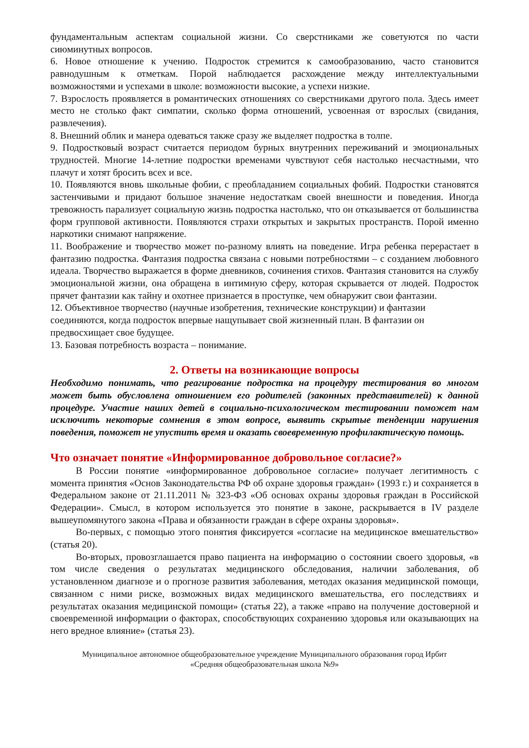фундаментальным аспектам социальной жизни. Со сверстниками же советуются по части сиюминутных вопросов.
6. Новое отношение к учению. Подросток стремится к самообразованию, часто становится равнодушным к отметкам. Порой наблюдается расхождение между интеллектуальными возможностями и успехами в школе: возможности высокие, а успехи низкие.
7. Взрослость проявляется в романтических отношениях со сверстниками другого пола. Здесь имеет место не столько факт симпатии, сколько форма отношений, усвоенная от взрослых (свидания, развлечения).
8. Внешний облик и манера одеваться также сразу же выделяет подростка в толпе.
9. Подростковый возраст считается периодом бурных внутренних переживаний и эмоциональных трудностей. Многие 14-летние подростки временами чувствуют себя настолько несчастными, что плачут и хотят бросить всех и все.
10. Появляются вновь школьные фобии, с преобладанием социальных фобий. Подростки становятся застенчивыми и придают большое значение недостаткам своей внешности и поведения. Иногда тревожность парализует социальную жизнь подростка настолько, что он отказывается от большинства форм групповой активности. Появляются страхи открытых и закрытых пространств. Порой именно наркотики снимают напряжение.
11. Воображение и творчество может по-разному влиять на поведение. Игра ребенка перерастает в фантазию подростка. Фантазия подростка связана с новыми потребностями – с созданием любовного идеала. Творчество выражается в форме дневников, сочинения стихов. Фантазия становится на службу эмоциональной жизни, она обращена в интимную сферу, которая скрывается от людей. Подросток прячет фантазии как тайну и охотнее признается в проступке, чем обнаружит свои фантазии.
12. Объективное творчество (научные изобретения, технические конструкции) и фантазии соединяются, когда подросток впервые нащупывает свой жизненный план. В фантазии он предвосхищает свое будущее.
13. Базовая потребность возраста – понимание.
2. Ответы на возникающие вопросы
Необходимо понимать, что реагирование подростка на процедуру тестирования во многом может быть обусловлена отношением его родителей (законных представителей) к данной процедуре. Участие наших детей в социально-психологическом тестировании поможет нам исключить некоторые сомнения в этом вопросе, выявить скрытые тенденции нарушения поведения, поможет не упустить время и оказать своевременную профилактическую помощь.
Что означает понятие «Информированное добровольное согласие?»
В России понятие «информированное добровольное согласие» получает легитимность с момента принятия «Основ Законодательства РФ об охране здоровья граждан» (1993 г.) и сохраняется в Федеральном законе от 21.11.2011 № 323-ФЗ «Об основах охраны здоровья граждан в Российской Федерации». Смысл, в котором используется это понятие в законе, раскрывается в IV разделе вышеупомянутого закона «Права и обязанности граждан в сфере охраны здоровья».
Во-первых, с помощью этого понятия фиксируется «согласие на медицинское вмешательство» (статья 20).
Во-вторых, провозглашается право пациента на информацию о состоянии своего здоровья, «в том числе сведения о результатах медицинского обследования, наличии заболевания, об установленном диагнозе и о прогнозе развития заболевания, методах оказания медицинской помощи, связанном с ними риске, возможных видах медицинского вмешательства, его последствиях и результатах оказания медицинской помощи» (статья 22), а также «право на получение достоверной и своевременной информации о факторах, способствующих сохранению здоровья или оказывающих на него вредное влияние» (статья 23).
Муниципальное автономное общеобразовательное учреждение Муниципального образования город Ирбит
«Средняя общеобразовательная школа №9»